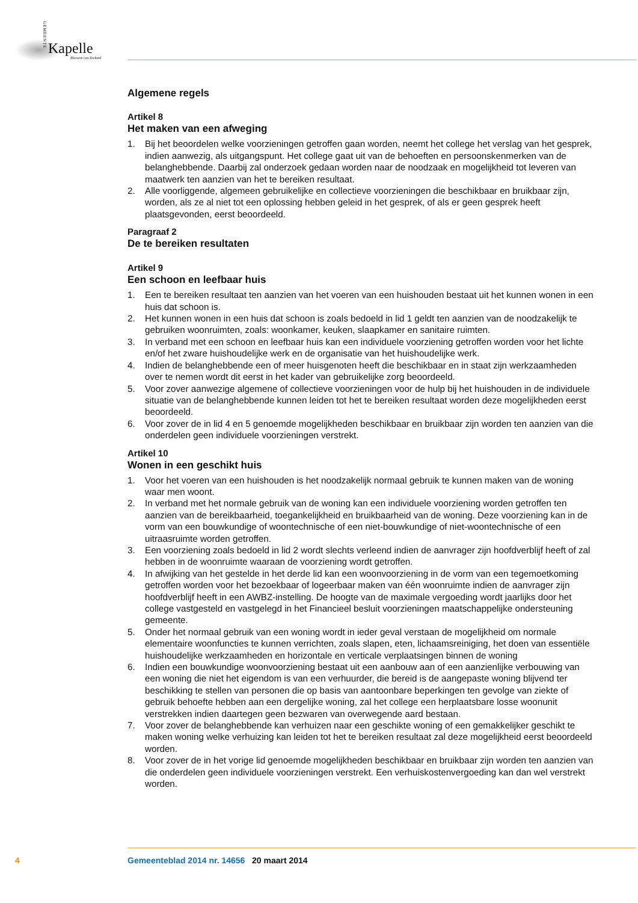GEMEENTE
Kapelle
Bloesem van Zeeland
Algemene regels
Artikel 8
Het maken van een afweging
1. Bij het beoordelen welke voorzieningen getroffen gaan worden, neemt het college het verslag van het gesprek, indien aanwezig, als uitgangspunt. Het college gaat uit van de behoeften en persoons­kenmerken van de belanghebbende. Daarbij zal onderzoek gedaan worden naar de noodzaak en mogelijkheid tot leveren van maatwerk ten aanzien van het te bereiken resultaat.
2. Alle voorliggende, algemeen gebruikelijke en collectieve voorzieningen die beschikbaar en bruikbaar zijn, worden, als ze al niet tot een oplossing hebben geleid in het gesprek, of als er geen gesprek heeft plaatsgevonden, eerst beoordeeld.
Paragraaf 2
De te bereiken resultaten
Artikel 9
Een schoon en leefbaar huis
1. Een te bereiken resultaat ten aanzien van het voeren van een huishouden bestaat uit het kunnen wonen in een huis dat schoon is.
2. Het kunnen wonen in een huis dat schoon is zoals bedoeld in lid 1 geldt ten aanzien van de nood­zakelijk te gebruiken woonruimten, zoals: woonkamer, keuken, slaapkamer en sanitaire ruimten.
3. In verband met een schoon en leefbaar huis kan een individuele voorziening getroffen worden voor het lichte en/of het zware huishoudelijke werk en de organisatie van het huishoudelijke werk.
4. Indien de belanghebbende een of meer huisgenoten heeft die beschikbaar en in staat zijn werkzaam­heden over te nemen wordt dit eerst in het kader van gebruikelijke zorg beoordeeld.
5. Voor zover aanwezige algemene of collectieve voorzieningen voor de hulp bij het huishouden in de individuele situatie van de belanghebbende kunnen leiden tot het te bereiken resultaat worden deze mogelijkheden eerst beoordeeld.
6. Voor zover de in lid 4 en 5 genoemde mogelijkheden beschikbaar en bruikbaar zijn worden ten aanzien van die onderdelen geen individuele voorzieningen verstrekt.
Artikel 10
Wonen in een geschikt huis
1. Voor het voeren van een huishouden is het noodzakelijk normaal gebruik te kunnen maken van de woning waar men woont.
2. In verband met het normale gebruik van de woning kan een individuele voorziening worden getroffen ten aanzien van de bereikbaarheid, toegankelijkheid en bruikbaarheid van de woning. Deze voorzie­ning kan in de vorm van een bouwkundige of woontechnische of een niet-bouwkundige of niet-woontechnische of een uitraasruimte worden getroffen.
3. Een voorziening zoals bedoeld in lid 2 wordt slechts verleend indien de aanvrager zijn hoofdverblijf heeft of zal hebben in de woonruimte waaraan de voorziening wordt getroffen.
4. In afwijking van het gestelde in het derde lid kan een woonvoorziening in de vorm van een tege­moetkoming getroffen worden voor het bezoekbaar of logeerbaar maken van één woonruimte indien de aanvrager zijn hoofdverblijf heeft in een AWBZ-instelling. De hoogte van de maximale vergoeding wordt jaarlijks door het college vastgesteld en vastgelegd in het Financieel besluit voorzieningen maatschappelijke ondersteuning gemeente.
5. Onder het normaal gebruik van een woning wordt in ieder geval verstaan de mogelijkheid om normale elementaire woonfuncties te kunnen verrichten, zoals slapen, eten, lichaamsreiniging, het doen van essentiële huishoudelijke werkzaamheden en horizontale en verticale verplaatsingen binnen de woning
6. Indien een bouwkundige woonvoorziening bestaat uit een aanbouw aan of een aanzienlijke verbou­wing van een woning die niet het eigendom is van een verhuurder, die bereid is de aangepaste woning blijvend ter beschikking te stellen van personen die op basis van aantoonbare beperkingen ten gevolge van ziekte of gebruik behoefte hebben aan een dergelijke woning, zal het college een herplaatsbare losse woonunit verstrekken indien daartegen geen bezwaren van overwegende aard bestaan.
7. Voor zover de belanghebbende kan verhuizen naar een geschikte woning of een gemakkelijker ge­schikt te maken woning welke verhuizing kan leiden tot het te bereiken resultaat zal deze mogelijkheid eerst beoordeeld worden.
8. Voor zover de in het vorige lid genoemde mogelijkheden beschikbaar en bruikbaar zijn worden ten aanzien van die onderdelen geen individuele voorzieningen verstrekt. Een verhuiskostenvergoeding kan dan wel verstrekt worden.
4 Gemeenteblad 2014 nr. 14656 20 maart 2014